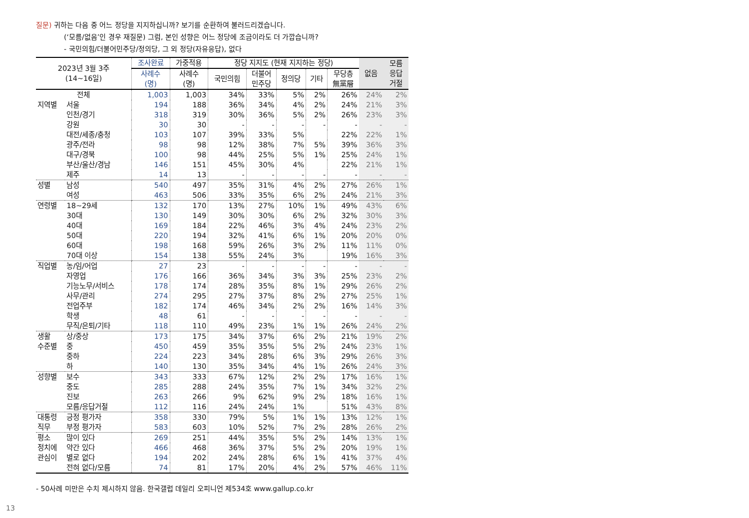질문) 귀하는 다음 중 어느 정당을 지지하십니까? 보기를 순환하여 불러드리겠습니다.
(‘모름/없음’인 경우 재질문) 그럼, 본인 성향은 어느 정당에 조금이라도 더 가깝습니까?
- 국민의힘/더불어민주당/정의당, 그 외 정당(자유응답), 없다
| 2023년 3월 3주 (14~16일) | | 조사완료 | 가중적용 | 정당 지지도 (현재 지지하는 정당) | | | | | 없음 | 모름 응답 거절 |
| --- | --- | --- | --- | --- | --- | --- | --- | --- | --- | --- |
| | | 사례수 (명) | 사례수 (명) | 국민의힘 | 더불어 민주당 | 정의당 | 기타 | 무당층 無黨層 | | |
| 전체 | | 1,003 | 1,003 | 34% | 33% | 5% | 2% | 26% | 24% | 2% |
| 지역별 | 서울 | 194 | 188 | 36% | 34% | 4% | 2% | 24% | 21% | 3% |
| | 인천/경기 | 318 | 319 | 30% | 36% | 5% | 2% | 26% | 23% | 3% |
| | 강원 | 30 | 30 | - | - | - | - | - | - | - |
| | 대전/세종/충청 | 103 | 107 | 39% | 33% | 5% | | 22% | 22% | 1% |
| | 광주/전라 | 98 | 98 | 12% | 38% | 7% | 5% | 39% | 36% | 3% |
| | 대구/경북 | 100 | 98 | 44% | 25% | 5% | 1% | 25% | 24% | 1% |
| | 부산/울산/경남 | 146 | 151 | 45% | 30% | 4% | | 22% | 21% | 1% |
| | 제주 | 14 | 13 | - | - | - | - | - | - | - |
| 성별 | 남성 | 540 | 497 | 35% | 31% | 4% | 2% | 27% | 26% | 1% |
| | 여성 | 463 | 506 | 33% | 35% | 6% | 2% | 24% | 21% | 3% |
| 연령별 | 18~29세 | 132 | 170 | 13% | 27% | 10% | 1% | 49% | 43% | 6% |
| | 30대 | 130 | 149 | 30% | 30% | 6% | 2% | 32% | 30% | 3% |
| | 40대 | 169 | 184 | 22% | 46% | 3% | 4% | 24% | 23% | 2% |
| | 50대 | 220 | 194 | 32% | 41% | 6% | 1% | 20% | 20% | 0% |
| | 60대 | 198 | 168 | 59% | 26% | 3% | 2% | 11% | 11% | 0% |
| | 70대 이상 | 154 | 138 | 55% | 24% | 3% | | 19% | 16% | 3% |
| 직업별 | 농/임/어업 | 27 | 23 | - | - | - | - | - | - | - |
| | 자영업 | 176 | 166 | 36% | 34% | 3% | 3% | 25% | 23% | 2% |
| | 기능노무/서비스 | 178 | 174 | 28% | 35% | 8% | 1% | 29% | 26% | 2% |
| | 사무/관리 | 274 | 295 | 27% | 37% | 8% | 2% | 27% | 25% | 1% |
| | 전업주부 | 182 | 174 | 46% | 34% | 2% | 2% | 16% | 14% | 3% |
| | 학생 | 48 | 61 | - | - | - | - | - | - | - |
| | 무직/은퇴/기타 | 118 | 110 | 49% | 23% | 1% | 1% | 26% | 24% | 2% |
| 생활 | 상/중상 | 173 | 175 | 34% | 37% | 6% | 2% | 21% | 19% | 2% |
| 수준별 | 중 | 450 | 459 | 35% | 35% | 5% | 2% | 24% | 23% | 1% |
| | 중하 | 224 | 223 | 34% | 28% | 6% | 3% | 29% | 26% | 3% |
| | 하 | 140 | 130 | 35% | 34% | 4% | 1% | 26% | 24% | 3% |
| 성향별 | 보수 | 343 | 333 | 67% | 12% | 2% | 2% | 17% | 16% | 1% |
| | 중도 | 285 | 288 | 24% | 35% | 7% | 1% | 34% | 32% | 2% |
| | 진보 | 263 | 266 | 9% | 62% | 9% | 2% | 18% | 16% | 1% |
| | 모름/응답거절 | 112 | 116 | 24% | 24% | 1% | | 51% | 43% | 8% |
| 대통령 | 긍정 평가자 | 358 | 330 | 79% | 5% | 1% | 1% | 13% | 12% | 1% |
| 직무 | 부정 평가자 | 583 | 603 | 10% | 52% | 7% | 2% | 28% | 26% | 2% |
| 평소 | 많이 있다 | 269 | 251 | 44% | 35% | 5% | 2% | 14% | 13% | 1% |
| 정치에 | 약간 있다 | 466 | 468 | 36% | 37% | 5% | 2% | 20% | 19% | 1% |
| 관심이 | 별로 없다 | 194 | 202 | 24% | 28% | 6% | 1% | 41% | 37% | 4% |
| | 전혀 없다/모름 | 74 | 81 | 17% | 20% | 4% | 2% | 57% | 46% | 11% |
- 50사례 미만은 수치 제시하지 않음. 한국갤럽 데일리 오피니언 제534호 www.gallup.co.kr
13